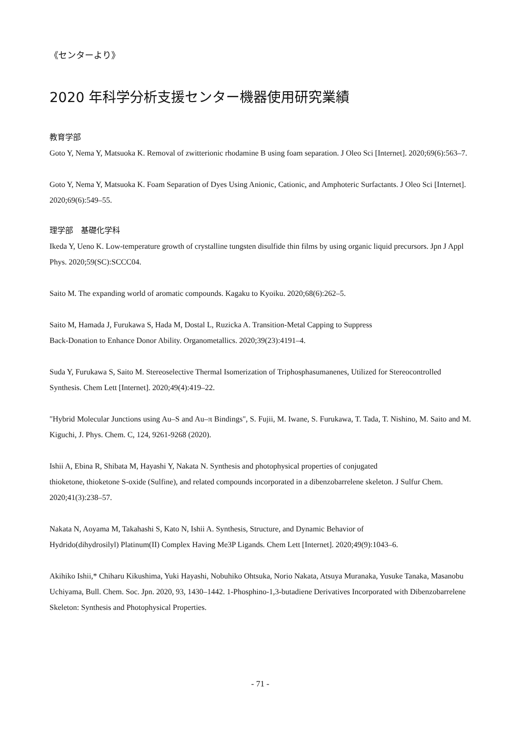《センターより》
2020 年科学分析支援センター機器使用研究業績
教育学部
Goto Y, Nema Y, Matsuoka K. Removal of zwitterionic rhodamine B using foam separation. J Oleo Sci [Internet]. 2020;69(6):563–7.
Goto Y, Nema Y, Matsuoka K. Foam Separation of Dyes Using Anionic, Cationic, and Amphoteric Surfactants. J Oleo Sci [Internet]. 2020;69(6):549–55.
理学部　基礎化学科
Ikeda Y, Ueno K. Low-temperature growth of crystalline tungsten disulfide thin films by using organic liquid precursors. Jpn J Appl Phys. 2020;59(SC):SCCC04.
Saito M. The expanding world of aromatic compounds. Kagaku to Kyoiku. 2020;68(6):262–5.
Saito M, Hamada J, Furukawa S, Hada M, Dostal L, Ruzicka A. Transition-Metal Capping to Suppress
Back-Donation to Enhance Donor Ability. Organometallics. 2020;39(23):4191–4.
Suda Y, Furukawa S, Saito M. Stereoselective Thermal Isomerization of Triphosphasumanenes, Utilized for Stereocontrolled Synthesis. Chem Lett [Internet]. 2020;49(4):419–22.
"Hybrid Molecular Junctions using Au–S and Au–π Bindings", S. Fujii, M. Iwane, S. Furukawa, T. Tada, T. Nishino, M. Saito and M. Kiguchi, J. Phys. Chem. C, 124, 9261-9268 (2020).
Ishii A, Ebina R, Shibata M, Hayashi Y, Nakata N. Synthesis and photophysical properties of conjugated
thioketone, thioketone S-oxide (Sulfine), and related compounds incorporated in a dibenzobarrelene skeleton. J Sulfur Chem. 2020;41(3):238–57.
Nakata N, Aoyama M, Takahashi S, Kato N, Ishii A. Synthesis, Structure, and Dynamic Behavior of
Hydrido(dihydrosilyl) Platinum(II) Complex Having Me3P Ligands. Chem Lett [Internet]. 2020;49(9):1043–6.
Akihiko Ishii,* Chiharu Kikushima, Yuki Hayashi, Nobuhiko Ohtsuka, Norio Nakata, Atsuya Muranaka, Yusuke Tanaka, Masanobu Uchiyama, Bull. Chem. Soc. Jpn. 2020, 93, 1430–1442. 1-Phosphino-1,3-butadiene Derivatives Incorporated with Dibenzobarrelene Skeleton: Synthesis and Photophysical Properties.
- 71 -